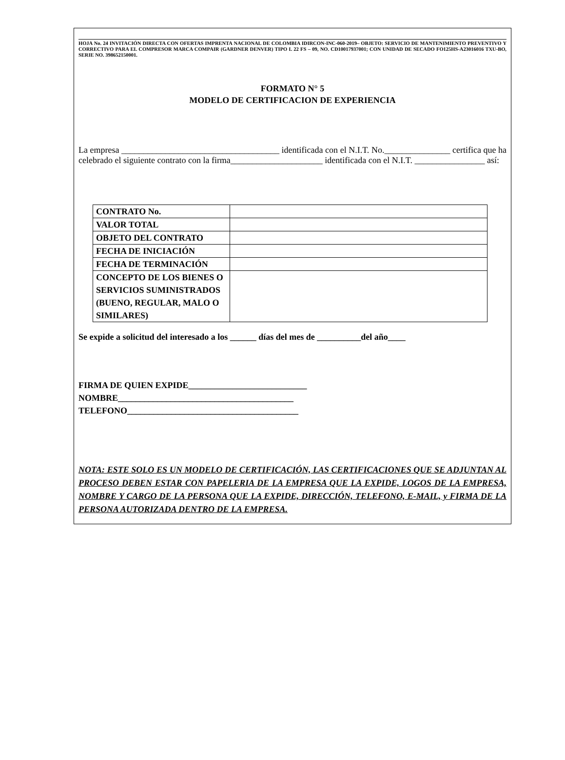HOJA No. 24 INVITACIÓN DIRECTA CON OFERTAS IMPRENTA NACIONAL DE COLOMBIA IDIRCON-INC-060-2019– OBJETO: SERVICIO DE MANTENIMIENTO PREVENTIVO Y CORRECTIVO PARA EL COMPRESOR MARCA COMPAIR (GARDNER DENVER) TIPO L 22 FS – 09, NO. CD10017937001; CON UNIDAD DE SECADO FO125HS-A23016016 TXU-BO, SERIE NO. 398652150001.
FORMATO N° 5
MODELO DE CERTIFICACION DE EXPERIENCIA
La empresa ____________________________________ identificada con el N.I.T. No._______________ certifica que ha celebrado el siguiente contrato con la firma_____________________ identificada con el N.I.T. ________________ así:
| CONTRATO No. | |
| VALOR TOTAL | |
| OBJETO DEL CONTRATO | |
| FECHA DE INICIACIÓN | |
| FECHA DE TERMINACIÓN | |
| CONCEPTO DE LOS BIENES O SERVICIOS SUMINISTRADOS (BUENO, REGULAR, MALO O SIMILARES) | |
Se expide a solicitud del interesado a los ______ días del mes de __________del año____
FIRMA DE QUIEN EXPIDE___________________________
NOMBRE________________________________________
TELEFONO_______________________________________
NOTA: ESTE SOLO ES UN MODELO DE CERTIFICACIÓN, LAS CERTIFICACIONES QUE SE ADJUNTAN AL PROCESO DEBEN ESTAR CON PAPELERIA DE LA EMPRESA QUE LA EXPIDE, LOGOS DE LA EMPRESA, NOMBRE Y CARGO DE LA PERSONA QUE LA EXPIDE, DIRECCIÓN, TELEFONO, E-MAIL, y FIRMA DE LA PERSONA AUTORIZADA DENTRO DE LA EMPRESA.